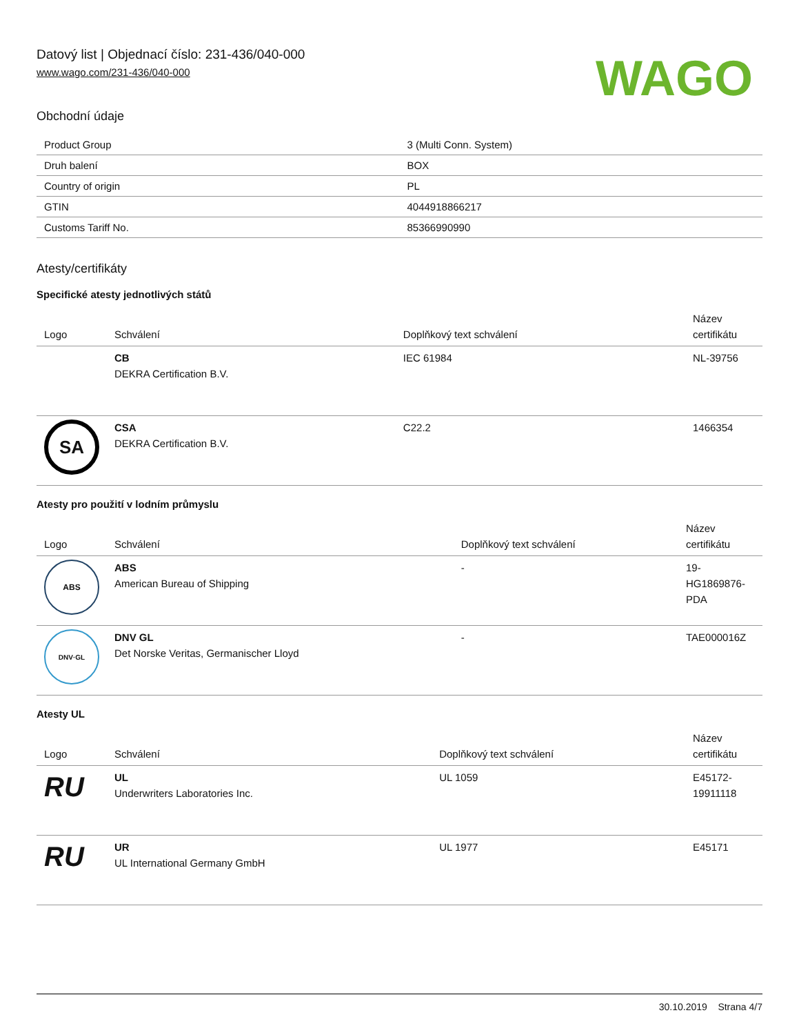Datový list | Objednací číslo: 231-436/040-000
www.wago.com/231-436/040-000
WAGO
Obchodní údaje
| Product Group | 3 (Multi Conn. System) |
| Druh balení | BOX |
| Country of origin | PL |
| GTIN | 4044918866217 |
| Customs Tariff No. | 85366990990 |
Atesty/certifikáty
Specifické atesty jednotlivých států
| Logo | Schválení | Doplňkový text schválení | Název certifikátu |
| --- | --- | --- | --- |
| | CB DEKRA Certification B.V. | IEC 61984 | NL-39756 |
| SA | CSA DEKRA Certification B.V. | C22.2 | 1466354 |
Atesty pro použití v lodním průmyslu
| Logo | Schválení | Doplňkový text schválení | Název certifikátu |
| --- | --- | --- | --- |
| ABS | ABS American Bureau of Shipping | - | 19-HG1869876-PDA |
| DNV·GL | DNV GL Det Norske Veritas, Germanischer Lloyd | - | TAE000016Z |
Atesty UL
| Logo | Schválení | Doplňkový text schválení | Název certifikátu |
| --- | --- | --- | --- |
| RU | UL Underwriters Laboratories Inc. | UL 1059 | E45172-19911118 |
| RU | UR UL International Germany GmbH | UL 1977 | E45171 |
30.10.2019 Strana 4/7